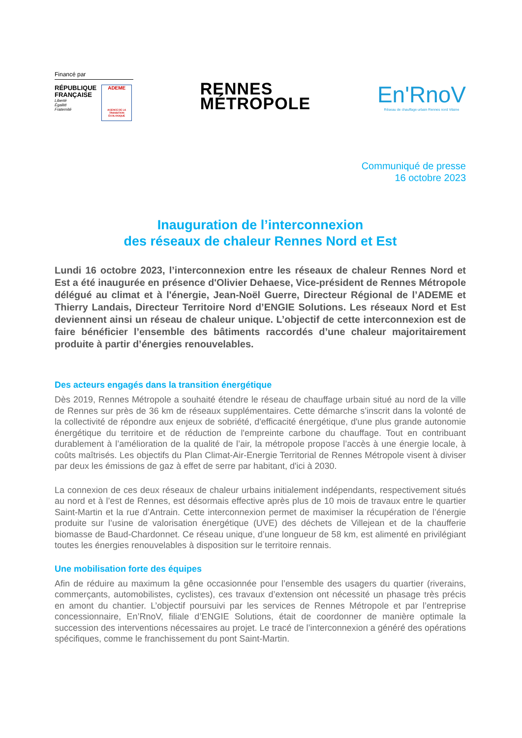Financé par
RÉPUBLIQUE
FRANÇAISE
Liberté
Égalité
Fraternité
ADEME
AGENCE DE LA TRANSITION ÉCOLOGIQUE
RENNES
MÉTROPOLE
En'RnoV
Réseau de chauffage urbain Rennes nord Vilaine
Communiqué de presse
16 octobre 2023
Inauguration de l’interconnexion
des réseaux de chaleur Rennes Nord et Est
Lundi 16 octobre 2023, l’interconnexion entre les réseaux de chaleur Rennes Nord et Est a été inaugurée en présence d'Olivier Dehaese, Vice-président de Rennes Métropole délégué au climat et à l'énergie, Jean-Noël Guerre, Directeur Régional de l’ADEME et Thierry Landais, Directeur Territoire Nord d’ENGIE Solutions. Les réseaux Nord et Est deviennent ainsi un réseau de chaleur unique. L’objectif de cette interconnexion est de faire bénéficier l’ensemble des bâtiments raccordés d’une chaleur majoritairement produite à partir d’énergies renouvelables.
Des acteurs engagés dans la transition énergétique
Dès 2019, Rennes Métropole a souhaité étendre le réseau de chauffage urbain situé au nord de la ville de Rennes sur près de 36 km de réseaux supplémentaires. Cette démarche s’inscrit dans la volonté de la collectivité de répondre aux enjeux de sobriété, d'efficacité énergétique, d'une plus grande autonomie énergétique du territoire et de réduction de l'empreinte carbone du chauffage. Tout en contribuant durablement à l’amélioration de la qualité de l’air, la métropole propose l’accès à une énergie locale, à coûts maîtrisés. Les objectifs du Plan Climat-Air-Energie Territorial de Rennes Métropole visent à diviser par deux les émissions de gaz à effet de serre par habitant, d'ici à 2030.
La connexion de ces deux réseaux de chaleur urbains initialement indépendants, respectivement situés au nord et à l’est de Rennes, est désormais effective après plus de 10 mois de travaux entre le quartier Saint-Martin et la rue d’Antrain. Cette interconnexion permet de maximiser la récupération de l’énergie produite sur l’usine de valorisation énergétique (UVE) des déchets de Villejean et de la chaufferie biomasse de Baud-Chardonnet. Ce réseau unique, d’une longueur de 58 km, est alimenté en privilégiant toutes les énergies renouvelables à disposition sur le territoire rennais.
Une mobilisation forte des équipes
Afin de réduire au maximum la gêne occasionnée pour l’ensemble des usagers du quartier (riverains, commerçants, automobilistes, cyclistes), ces travaux d’extension ont nécessité un phasage très précis en amont du chantier. L’objectif poursuivi par les services de Rennes Métropole et par l’entreprise concessionnaire, En’RnoV, filiale d’ENGIE Solutions, était de coordonner de manière optimale la succession des interventions nécessaires au projet. Le tracé de l’interconnexion a généré des opérations spécifiques, comme le franchissement du pont Saint-Martin.